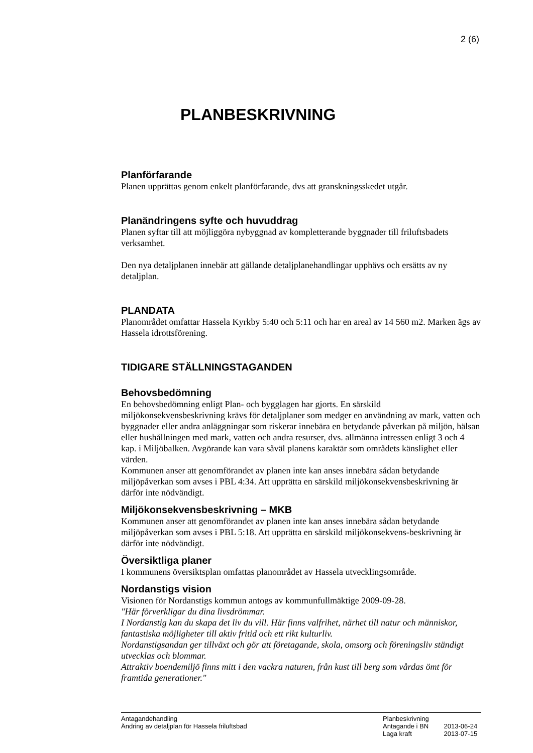2 (6)
PLANBESKRIVNING
Planförfarande
Planen upprättas genom enkelt planförfarande, dvs att granskningsskedet utgår.
Planändringens syfte och huvuddrag
Planen syftar till att möjliggöra nybyggnad av kompletterande byggnader till friluftsbadets verksamhet.
Den nya detaljplanen innebär att gällande detaljplanehandlingar upphävs och ersätts av ny detaljplan.
PLANDATA
Planområdet omfattar Hassela Kyrkby 5:40 och 5:11 och har en areal av 14 560 m2. Marken ägs av Hassela idrottsförening.
TIDIGARE STÄLLNINGSTAGANDEN
Behovsbedömning
En behovsbedömning enligt Plan- och bygglagen har gjorts. En särskild miljökonsekvensbeskrivning krävs för detaljplaner som medger en användning av mark, vatten och byggnader eller andra anläggningar som riskerar innebära en betydande påverkan på miljön, hälsan eller hushållningen med mark, vatten och andra resurser, dvs. allmänna intressen enligt 3 och 4 kap. i Miljöbalken. Avgörande kan vara såväl planens karaktär som områdets känslighet eller värden.
Kommunen anser att genomförandet av planen inte kan anses innebära sådan betydande miljöpåverkan som avses i PBL 4:34. Att upprätta en särskild miljökonsekvensbeskrivning är därför inte nödvändigt.
Miljökonsekvensbeskrivning – MKB
Kommunen anser att genomförandet av planen inte kan anses innebära sådan betydande miljöpåverkan som avses i PBL 5:18. Att upprätta en särskild miljökonsekvens-beskrivning är därför inte nödvändigt.
Översiktliga planer
I kommunens översiktsplan omfattas planområdet av Hassela utvecklingsområde.
Nordanstigs vision
Visionen för Nordanstigs kommun antogs av kommunfullmäktige 2009-09-28.
"Här förverkligar du dina livsdrömmar.
I Nordanstig kan du skapa det liv du vill. Här finns valfrihet, närhet till natur och människor, fantastiska möjligheter till aktiv fritid och ett rikt kulturliv.
Nordanstigsandan ger tillväxt och gör att företagande, skola, omsorg och föreningsliv ständigt utvecklas och blommar.
Attraktiv boendemiljö finns mitt i den vackra naturen, från kust till berg som vårdas ömt för framtida generationer."
Antagandehandling
Ändring av detaljplan för Hassela friluftsbad
Planbeskrivning
Antagande i BN 2013-06-24
Laga kraft 2013-07-15